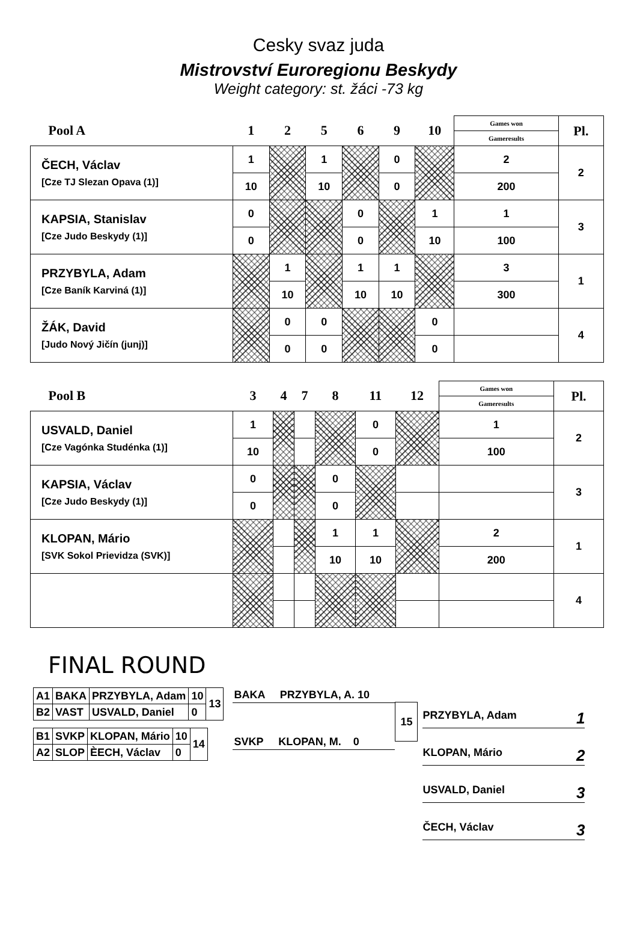Cesky svaz juda
Mistrovství Euroregionu Beskydy
Weight category: st. žáci -73 kg
| Pool A | 1 | 2 | 5 | 6 | 9 | 10 | Games won | Pl. |
| --- | --- | --- | --- | --- | --- | --- | --- | --- |
| | | | | | | | Gameresults | |
| ČECH, Václav [Cze TJ Slezan Opava (1)] | 1 | | 1 | | 0 | | 2 | 2 |
| | 10 | | 10 | | 0 | | 200 | |
| KAPSIA, Stanislav [Cze Judo Beskydy (1)] | 0 | | | 0 | | 1 | 1 | 3 |
| | 0 | | | 0 | | 10 | 100 | |
| PRZYBYLA, Adam [Cze Baník Karviná (1)] | | 1 | | 1 | 1 | | 3 | 1 |
| | | 10 | | 10 | 10 | | 300 | |
| ŽÁK, David [Judo Nový Jičín (junj)] | | 0 | 0 | | | 0 | | 4 |
| | | 0 | 0 | | | 0 | | |
| Pool B | 3 | 4 | 7 | 8 | 11 | 12 | Games won | Pl. |
| --- | --- | --- | --- | --- | --- | --- | --- | --- |
| | | | | | | | Gameresults | |
| USVALD, Daniel [Cze Vagónka Studénka (1)] | 1 | | | | 0 | | 1 | 2 |
| | 10 | | | | 0 | | 100 | |
| KAPSIA, Václav [Cze Judo Beskydy (1)] | 0 | | | 0 | | | | 3 |
| | 0 | | | 0 | | | | |
| KLOPAN, Mário [SVK Sokol Prievidza (SVK)] | | | | 1 | 1 | | 2 | 1 |
| | | | | 10 | 10 | | 200 | |
| | | | | | | | | 4 |
FINAL ROUND
| A1 | BAKA | PRZYBYLA, Adam | 10 | 13 |
| B2 | VAST | USVALD, Daniel | 0 | |
| B1 | SVKP | KLOPAN, Mário | 10 | 14 |
| A2 | SLOP | ÈECH, Václav | 0 | |
BAKA PRZYBYLA, A. 10
SVKP KLOPAN, M. 0
15
PRZYBYLA, Adam 1
KLOPAN, Mário 2
USVALD, Daniel 3
ČECH, Václav 3